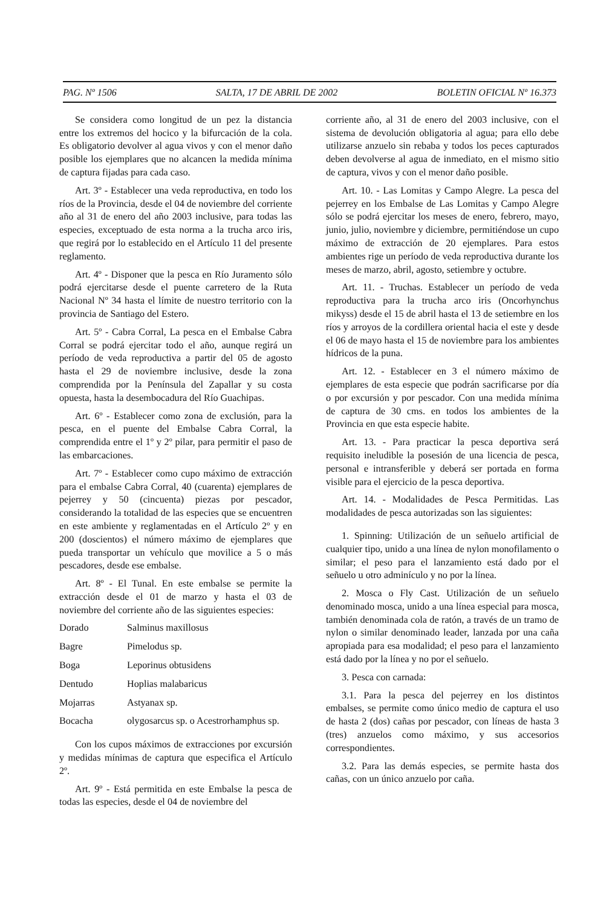PAG. Nº 1506 SALTA, 17 DE ABRIL DE 2002 BOLETIN OFICIAL Nº 16.373
Se considera como longitud de un pez la distancia entre los extremos del hocico y la bifurcación de la cola. Es obligatorio devolver al agua vivos y con el menor daño posible los ejemplares que no alcancen la medida mínima de captura fijadas para cada caso.
Art. 3º - Establecer una veda reproductiva, en todo los ríos de la Provincia, desde el 04 de noviembre del corriente año al 31 de enero del año 2003 inclusive, para todas las especies, exceptuado de esta norma a la trucha arco iris, que regirá por lo establecido en el Artículo 11 del presente reglamento.
Art. 4º - Disponer que la pesca en Río Juramento sólo podrá ejercitarse desde el puente carretero de la Ruta Nacional Nº 34 hasta el límite de nuestro territorio con la provincia de Santiago del Estero.
Art. 5º - Cabra Corral, La pesca en el Embalse Cabra Corral se podrá ejercitar todo el año, aunque regirá un período de veda reproductiva a partir del 05 de agosto hasta el 29 de noviembre inclusive, desde la zona comprendida por la Península del Zapallar y su costa opuesta, hasta la desembocadura del Río Guachipas.
Art. 6º - Establecer como zona de exclusión, para la pesca, en el puente del Embalse Cabra Corral, la comprendida entre el 1º y 2º pilar, para permitir el paso de las embarcaciones.
Art. 7º - Establecer como cupo máximo de extracción para el embalse Cabra Corral, 40 (cuarenta) ejemplares de pejerrey y 50 (cincuenta) piezas por pescador, considerando la totalidad de las especies que se encuentren en este ambiente y reglamentadas en el Artículo 2º y en 200 (doscientos) el número máximo de ejemplares que pueda transportar un vehículo que movilice a 5 o más pescadores, desde ese embalse.
Art. 8º - El Tunal. En este embalse se permite la extracción desde el 01 de marzo y hasta el 03 de noviembre del corriente año de las siguientes especies:
| Dorado | Salminus maxillosus |
| Bagre | Pimelodus sp. |
| Boga | Leporinus obtusidens |
| Dentudo | Hoplias malabaricus |
| Mojarras | Astyanax sp. |
| Bocacha | olygosarcus sp. o Acestrorhamphus sp. |
Con los cupos máximos de extracciones por excursión y medidas mínimas de captura que especifica el Artículo 2º.
Art. 9º - Está permitida en este Embalse la pesca de todas las especies, desde el 04 de noviembre del
corriente año, al 31 de enero del 2003 inclusive, con el sistema de devolución obligatoria al agua; para ello debe utilizarse anzuelo sin rebaba y todos los peces capturados deben devolverse al agua de inmediato, en el mismo sitio de captura, vivos y con el menor daño posible.
Art. 10. - Las Lomitas y Campo Alegre. La pesca del pejerrey en los Embalse de Las Lomitas y Campo Alegre sólo se podrá ejercitar los meses de enero, febrero, mayo, junio, julio, noviembre y diciembre, permitiéndose un cupo máximo de extracción de 20 ejemplares. Para estos ambientes rige un período de veda reproductiva durante los meses de marzo, abril, agosto, setiembre y octubre.
Art. 11. - Truchas. Establecer un período de veda reproductiva para la trucha arco iris (Oncorhynchus mikyss) desde el 15 de abril hasta el 13 de setiembre en los ríos y arroyos de la cordillera oriental hacia el este y desde el 06 de mayo hasta el 15 de noviembre para los ambientes hídricos de la puna.
Art. 12. - Establecer en 3 el número máximo de ejemplares de esta especie que podrán sacrificarse por día o por excursión y por pescador. Con una medida mínima de captura de 30 cms. en todos los ambientes de la Provincia en que esta especie habite.
Art. 13. - Para practicar la pesca deportiva será requisito ineludible la posesión de una licencia de pesca, personal e intransferible y deberá ser portada en forma visible para el ejercicio de la pesca deportiva.
Art. 14. - Modalidades de Pesca Permitidas. Las modalidades de pesca autorizadas son las siguientes:
1. Spinning: Utilización de un señuelo artificial de cualquier tipo, unido a una línea de nylon monofilamento o similar; el peso para el lanzamiento está dado por el señuelo u otro adminículo y no por la línea.
2. Mosca o Fly Cast. Utilización de un señuelo denominado mosca, unido a una línea especial para mosca, también denominada cola de ratón, a través de un tramo de nylon o similar denominado leader, lanzada por una caña apropiada para esa modalidad; el peso para el lanzamiento está dado por la línea y no por el señuelo.
3. Pesca con carnada:
3.1. Para la pesca del pejerrey en los distintos embalses, se permite como único medio de captura el uso de hasta 2 (dos) cañas por pescador, con líneas de hasta 3 (tres) anzuelos como máximo, y sus accesorios correspondientes.
3.2. Para las demás especies, se permite hasta dos cañas, con un único anzuelo por caña.